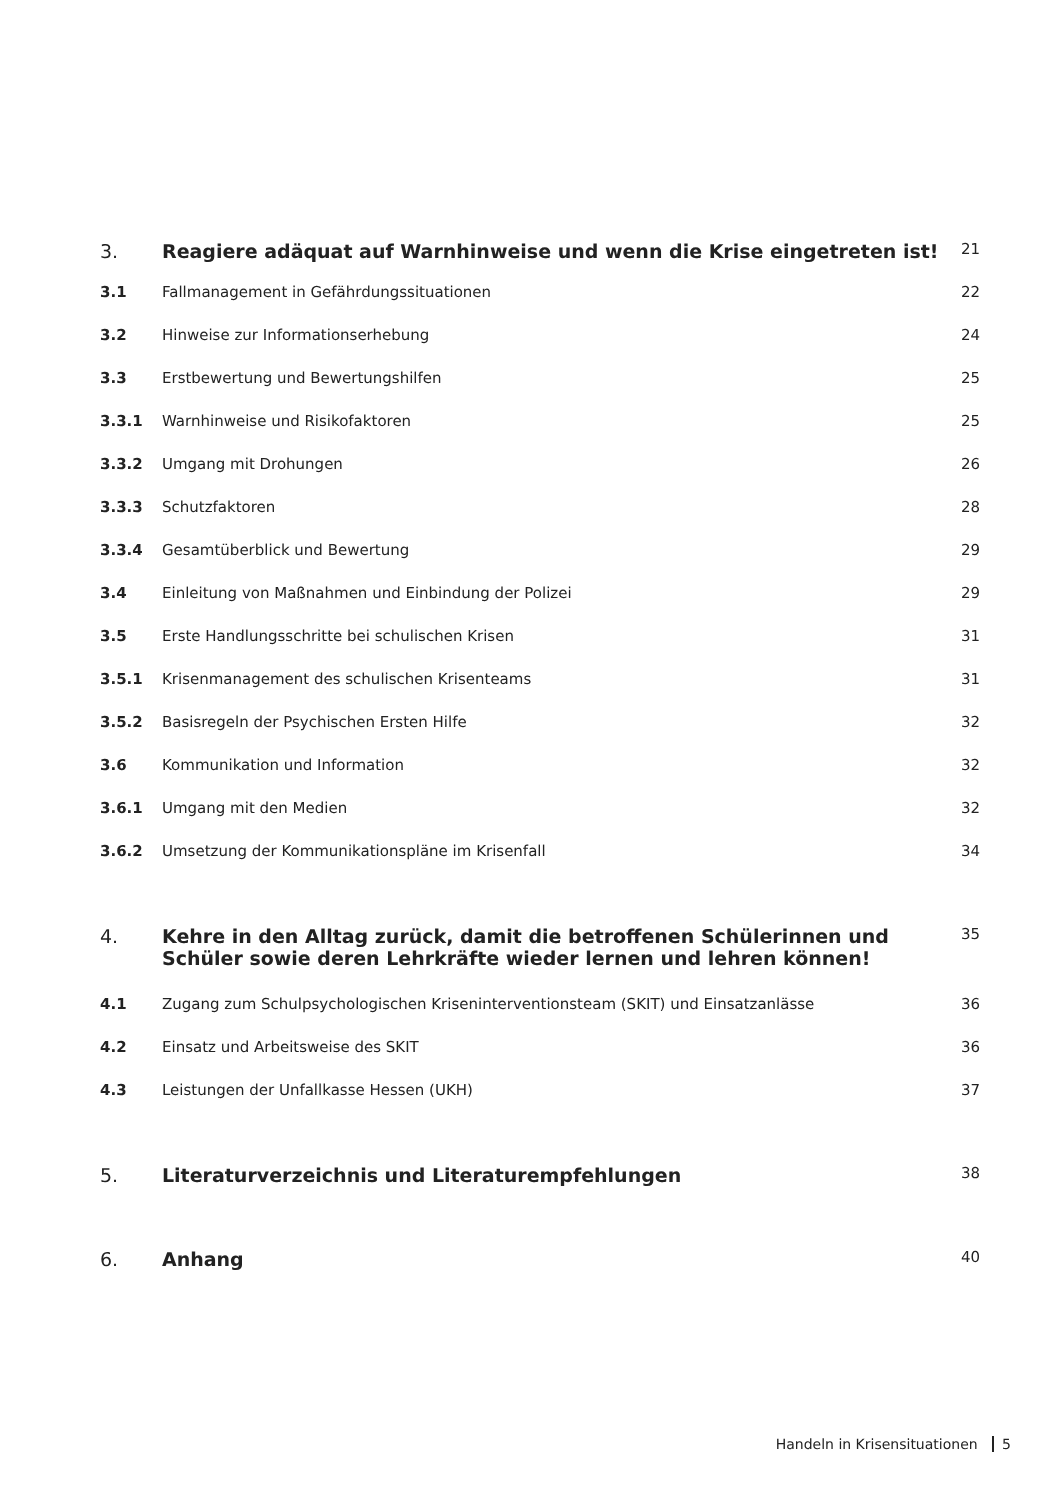3. Reagiere adäquat auf Warnhinweise und wenn die Krise eingetreten ist!
21
3.1 Fallmanagement in Gefährdungssituationen
22
3.2 Hinweise zur Informationserhebung
24
3.3 Erstbewertung und Bewertungshilfen
25
3.3.1 Warnhinweise und Risikofaktoren
25
3.3.2 Umgang mit Drohungen 26
3.3.3 Schutzfaktoren 28
3.3.4 Gesamtüberblick und Bewertung 29
3.4 Einleitung von Maßnahmen und Einbindung der Polizei
29
3.5 Erste Handlungsschritte bei schulischen Krisen
31
3.5.1 Krisenmanagement des schulischen Krisenteams
31
3.5.2 Basisregeln der Psychischen Ersten Hilfe
32
3.6 Kommunikation und Information 32
3.6.1 Umgang mit den Medien 32
3.6.2 Umsetzung der Kommunikationspläne im Krisenfall
34
4. Kehre in den Alltag zurück, damit die betroffenen Schülerinnen und Schüler sowie deren Lehrkräfte wieder lernen und lehren können!
35
4.1 Zugang zum Schulpsychologischen Kriseninterventionsteam (SKIT) und Einsatzanlässe
36
4.2 Einsatz und Arbeitsweise des SKIT
36
4.3 Leistungen der Unfallkasse Hessen (UKH)
37
5. Literaturverzeichnis und Literaturempfehlungen
38
6. Anhang
40
Handeln in Krisensituationen 5